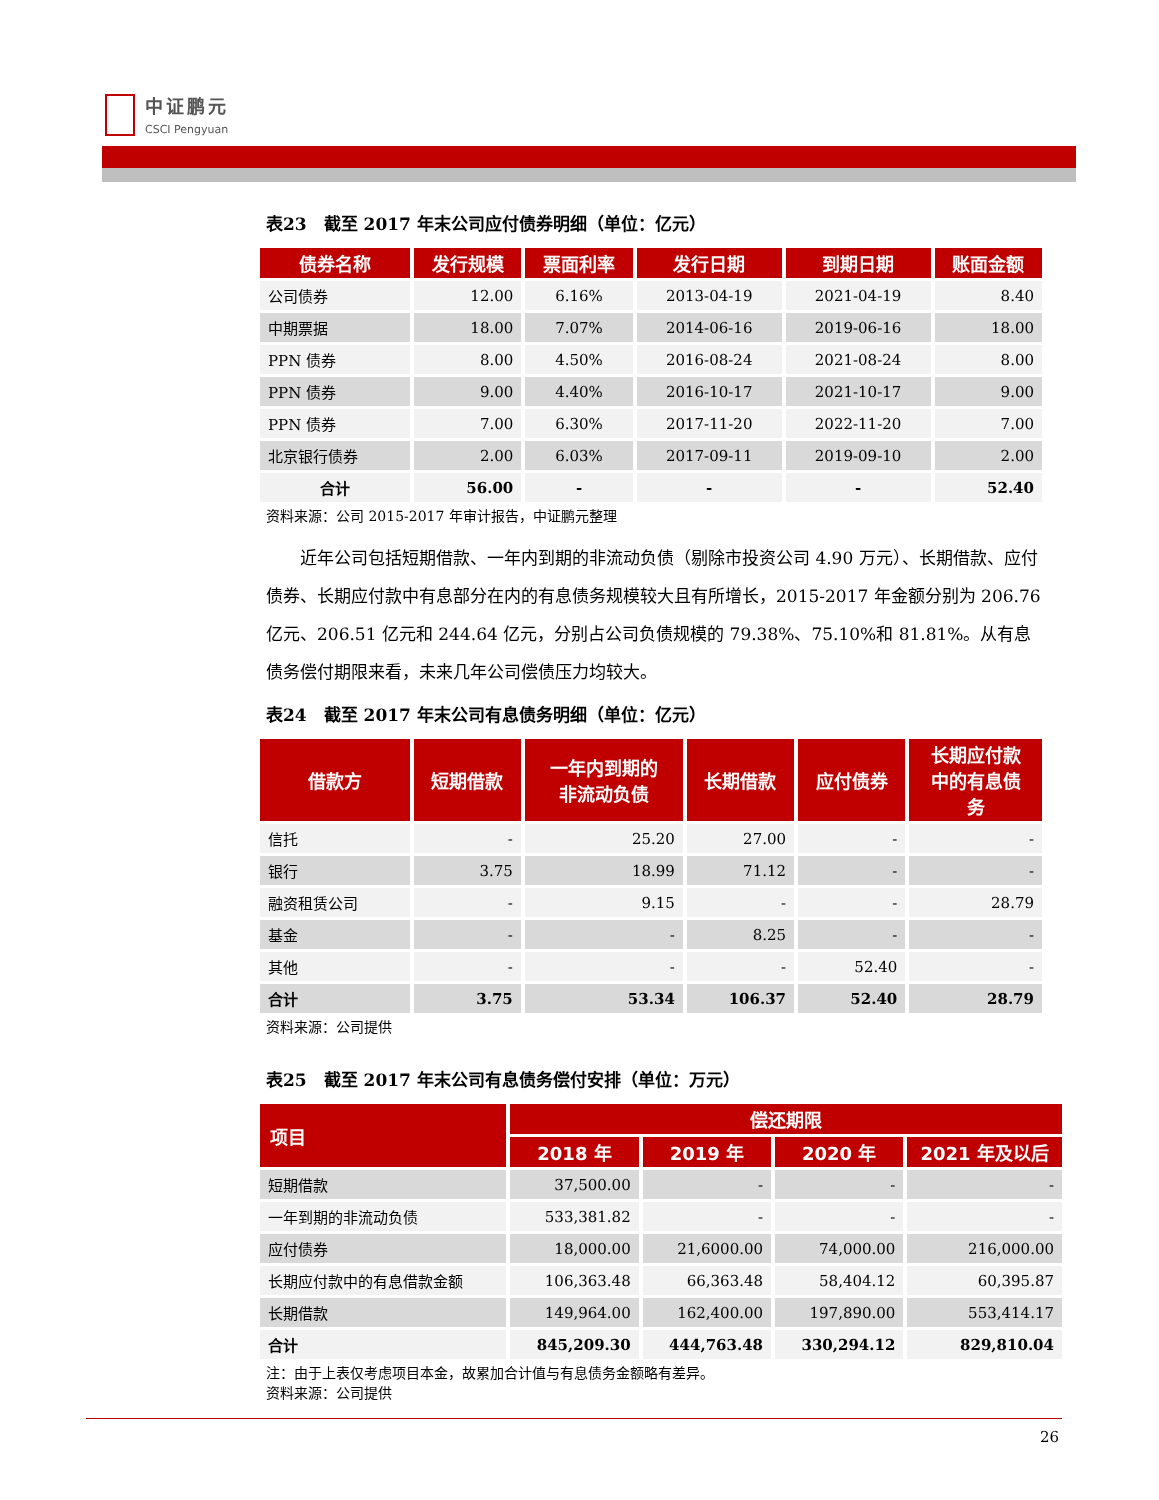中证鹏元
CSCI Pengyuan
表23　截至 2017 年末公司应付债券明细（单位：亿元）
| 债券名称 | 发行规模 | 票面利率 | 发行日期 | 到期日期 | 账面金额 |
| --- | --- | --- | --- | --- | --- |
| 公司债券 | 12.00 | 6.16% | 2013-04-19 | 2021-04-19 | 8.40 |
| 中期票据 | 18.00 | 7.07% | 2014-06-16 | 2019-06-16 | 18.00 |
| PPN 债券 | 8.00 | 4.50% | 2016-08-24 | 2021-08-24 | 8.00 |
| PPN 债券 | 9.00 | 4.40% | 2016-10-17 | 2021-10-17 | 9.00 |
| PPN 债券 | 7.00 | 6.30% | 2017-11-20 | 2022-11-20 | 7.00 |
| 北京银行债券 | 2.00 | 6.03% | 2017-09-11 | 2019-09-10 | 2.00 |
| 合计 | 56.00 | - | - | - | 52.40 |
资料来源：公司 2015-2017 年审计报告，中证鹏元整理
近年公司包括短期借款、一年内到期的非流动负债（剔除市投资公司 4.90 万元）、长期借款、应付债券、长期应付款中有息部分在内的有息债务规模较大且有所增长，2015-2017 年金额分别为 206.76 亿元、206.51 亿元和 244.64 亿元，分别占公司负债规模的 79.38%、75.10%和 81.81%。从有息债务偿付期限来看，未来几年公司偿债压力均较大。
表24　截至 2017 年末公司有息债务明细（单位：亿元）
| 借款方 | 短期借款 | 一年内到期的 非流动负债 | 长期借款 | 应付债券 | 长期应付款 中的有息债 务 |
| --- | --- | --- | --- | --- | --- |
| 信托 | - | 25.20 | 27.00 | - | - |
| 银行 | 3.75 | 18.99 | 71.12 | - | - |
| 融资租赁公司 | - | 9.15 | - | - | 28.79 |
| 基金 | - | - | 8.25 | - | - |
| 其他 | - | - | - | 52.40 | - |
| 合计 | 3.75 | 53.34 | 106.37 | 52.40 | 28.79 |
资料来源：公司提供
表25　截至 2017 年末公司有息债务偿付安排（单位：万元）
| 项目 | 偿还期限 | | | |
| --- | --- | --- | --- | --- |
| | 2018 年 | 2019 年 | 2020 年 | 2021 年及以后 |
| 短期借款 | 37,500.00 | - | - | - |
| 一年到期的非流动负债 | 533,381.82 | - | - | - |
| 应付债券 | 18,000.00 | 21,6000.00 | 74,000.00 | 216,000.00 |
| 长期应付款中的有息借款金额 | 106,363.48 | 66,363.48 | 58,404.12 | 60,395.87 |
| 长期借款 | 149,964.00 | 162,400.00 | 197,890.00 | 553,414.17 |
| 合计 | 845,209.30 | 444,763.48 | 330,294.12 | 829,810.04 |
注：由于上表仅考虑项目本金，故累加合计值与有息债务金额略有差异。
资料来源：公司提供
26